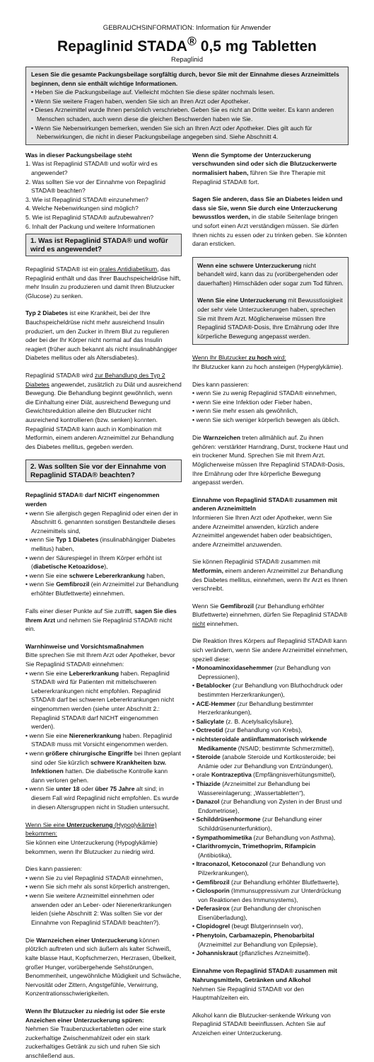GEBRAUCHSINFORMATION: Information für Anwender
Repaglinid STADA<sup>®</sup> 0,5 mg Tabletten
Repaglinid
Lesen Sie die gesamte Packungsbeilage sorgfältig durch, bevor Sie mit der Einnahme dieses Arzneimittels beginnen, denn sie enthält wichtige Informationen.
• Heben Sie die Packungsbeilage auf. Vielleicht möchten Sie diese später nochmals lesen.
• Wenn Sie weitere Fragen haben, wenden Sie sich an Ihren Arzt oder Apotheker.
• Dieses Arzneimittel wurde Ihnen persönlich verschrieben. Geben Sie es nicht an Dritte weiter. Es kann anderen Menschen schaden, auch wenn diese die gleichen Beschwerden haben wie Sie.
• Wenn Sie Nebenwirkungen bemerken, wenden Sie sich an Ihren Arzt oder Apotheker. Dies gilt auch für Nebenwirkungen, die nicht in dieser Packungsbeilage angegeben sind. Siehe Abschnitt 4.
Was in dieser Packungsbeilage steht
1. Was ist Repaglinid STADA® und wofür wird es angewendet?
2. Was sollten Sie vor der Einnahme von Repaglinid STADA® beachten?
3. Wie ist Repaglinid STADA® einzunehmen?
4. Welche Nebenwirkungen sind möglich?
5. Wie ist Repaglinid STADA® aufzubewahren?
6. Inhalt der Packung und weitere Informationen
1. Was ist Repaglinid STADA® und wofür wird es angewendet?
Repaglinid STADA® ist ein orales Antidiabetikum, das Repaglinid enthält und das Ihrer Bauchspeicheldrüse hilft, mehr Insulin zu produzieren und damit Ihren Blutzucker (Glucose) zu senken.
Typ 2 Diabetes ist eine Krankheit, bei der Ihre Bauchspeicheldrüse nicht mehr ausreichend Insulin produziert, um den Zucker in Ihrem Blut zu regulieren oder bei der Ihr Körper nicht normal auf das Insulin reagiert (früher auch bekannt als nicht insulinabhängiger Diabetes mellitus oder als Altersdiabetes).
Repaglinid STADA® wird zur Behandlung des Typ 2 Diabetes angewendet, zusätzlich zu Diät und ausreichend Bewegung. Die Behandlung beginnt gewöhnlich, wenn die Einhaltung einer Diät, ausreichend Bewegung und Gewichtsreduktion alleine den Blutzucker nicht ausreichend kontrollieren (bzw. senken) konnten. Repaglinid STADA® kann auch in Kombination mit Metformin, einem anderen Arzneimittel zur Behandlung des Diabetes mellitus, gegeben werden.
2. Was sollten Sie vor der Einnahme von Repaglinid STADA® beachten?
Repaglinid STADA® darf NICHT eingenommen werden
• wenn Sie allergisch gegen Repaglinid oder einen der in Abschnitt 6. genannten sonstigen Bestandteile dieses Arzneimittels sind,
• wenn Sie Typ 1 Diabetes (insulinabhängiger Diabetes mellitus) haben,
• wenn der Säurespiegel in Ihrem Körper erhöht ist (diabetische Ketoazidose),
• wenn Sie eine schwere Lebererkrankung haben,
• wenn Sie Gemfibrozil (ein Arzneimittel zur Behandlung erhöhter Blutfettwerte) einnehmen.
Falls einer dieser Punkte auf Sie zutrifft, sagen Sie dies Ihrem Arzt und nehmen Sie Repaglinid STADA® nicht ein.
Warnhinweise und Vorsichtsmaßnahmen
Bitte sprechen Sie mit Ihrem Arzt oder Apotheker, bevor Sie Repaglinid STADA® einnehmen:
• wenn Sie eine Lebererkrankung haben. Repaglinid STADA® wird für Patienten mit mittelschweren Lebererkrankungen nicht empfohlen. Repaglinid STADA® darf bei schweren Lebererkrankungen nicht eingenommen werden (siehe unter Abschnitt 2.: Repaglinid STADA® darf NICHT eingenommen werden).
• wenn Sie eine Nierenerkrankung haben. Repaglinid STADA® muss mit Vorsicht eingenommen werden.
• wenn größere chirurgische Eingriffe bei Ihnen geplant sind oder Sie kürzlich schwere Krankheiten bzw. Infektionen hatten. Die diabetische Kontrolle kann dann verloren gehen.
• wenn Sie unter 18 oder über 75 Jahre alt sind; in diesem Fall wird Repaglinid nicht empfohlen. Es wurde in diesen Altersgruppen nicht in Studien untersucht.
Wenn Sie eine Unterzuckerung (Hypoglykämie) bekommen:
Sie können eine Unterzuckerung (Hypoglykämie) bekommen, wenn Ihr Blutzucker zu niedrig wird.
Dies kann passieren:
• wenn Sie zu viel Repaglinid STADA® einnehmen,
• wenn Sie sich mehr als sonst körperlich anstrengen,
• wenn Sie weitere Arzneimittel einnehmen oder anwenden oder an Leber- oder Nierenerkrankungen leiden (siehe Abschnitt 2: Was sollten Sie vor der Einnahme von Repaglinid STADA® beachten?).
Die Warnzeichen einer Unterzuckerung können plötzlich auftreten und sich äußern als kalter Schweiß, kalte blasse Haut, Kopfschmerzen, Herzrasen, Übelkeit, großer Hunger, vorübergehende Sehstörungen, Benommenheit, ungewöhnliche Müdigkeit und Schwäche, Nervosität oder Zittern, Angstgefühle, Verwirrung, Konzentrationsschwierigkeiten.
Wenn Ihr Blutzucker zu niedrig ist oder Sie erste Anzeichen einer Unterzuckerung spüren:
Nehmen Sie Traubenzuckertabletten oder eine stark zuckerhaltige Zwischenmahlzeit oder ein stark zuckerhaltiges Getränk zu sich und ruhen Sie sich anschließend aus.
Wenn die Symptome der Unterzuckerung verschwunden sind oder sich die Blutzuckerwerte normalisiert haben, führen Sie Ihre Therapie mit Repaglinid STADA® fort.
Sagen Sie anderen, dass Sie an Diabetes leiden und dass sie Sie, wenn Sie durch eine Unterzuckerung bewusstlos werden, in die stabile Seitenlage bringen und sofort einen Arzt verständigen müssen. Sie dürfen Ihnen nichts zu essen oder zu trinken geben. Sie könnten daran ersticken.
Wenn eine schwere Unterzuckerung nicht behandelt wird, kann das zu (vorübergehenden oder dauerhaften) Hirnschäden oder sogar zum Tod führen.
Wenn Sie eine Unterzuckerung mit Bewusstlosigkeit oder sehr viele Unterzuckerungen haben, sprechen Sie mit Ihrem Arzt. Möglicherweise müssen Ihre Repaglinid STADA®-Dosis, Ihre Ernährung oder Ihre körperliche Bewegung angepasst werden.
Wenn Ihr Blutzucker zu hoch wird:
Ihr Blutzucker kann zu hoch ansteigen (Hyperglykämie).
Dies kann passieren:
• wenn Sie zu wenig Repaglinid STADA® einnehmen,
• wenn Sie eine Infektion oder Fieber haben,
• wenn Sie mehr essen als gewöhnlich,
• wenn Sie sich weniger körperlich bewegen als üblich.
Die Warnzeichen treten allmählich auf. Zu ihnen gehören: verstärkter Harndrang, Durst, trockene Haut und ein trockener Mund. Sprechen Sie mit Ihrem Arzt. Möglicherweise müssen Ihre Repaglinid STADA®-Dosis, Ihre Ernährung oder Ihre körperliche Bewegung angepasst werden.
Einnahme von Repaglinid STADA® zusammen mit anderen Arzneimitteln
Informieren Sie Ihren Arzt oder Apotheker, wenn Sie andere Arzneimittel anwenden, kürzlich andere Arzneimittel angewendet haben oder beabsichtigen, andere Arzneimittel anzuwenden.
Sie können Repaglinid STADA® zusammen mit Metformin, einem anderen Arzneimittel zur Behandlung des Diabetes mellitus, einnehmen, wenn Ihr Arzt es Ihnen verschreibt.
Wenn Sie Gemfibrozil (zur Behandlung erhöhter Blutfettwerte) einnehmen, dürfen Sie Repaglinid STADA® nicht einnehmen.
Die Reaktion Ihres Körpers auf Repaglinid STADA® kann sich verändern, wenn Sie andere Arzneimittel einnehmen, speziell diese:
• Monoaminoxidasehemmer (zur Behandlung von Depressionen),
• Betablocker (zur Behandlung von Bluthochdruck oder bestimmten Herzerkrankungen),
• ACE-Hemmer (zur Behandlung bestimmter Herzerkrankungen),
• Salicylate (z. B. Acetylsalicylsäure),
• Octreotid (zur Behandlung von Krebs),
• nichtsteroidale antiinflammatorisch wirkende Medikamente (NSAID; bestimmte Schmerzmittel),
• Steroide (anabole Steroide und Kortikosteroide; bei Anämie oder zur Behandlung von Entzündungen),
• orale Kontrazeptiva (Empfängnisverhütungsmittel),
• Thiazide (Arzneimittel zur Behandlung bei Wassereinlagerung; „Wassertabletten“),
• Danazol (zur Behandlung von Zysten in der Brust und Endometriose),
• Schilddrüsenhormone (zur Behandlung einer Schilddrüsenunterfunktion),
• Sympathomimetika (zur Behandlung von Asthma),
• Clarithromycin, Trimethoprim, Rifampicin (Antibiotika),
• Itraconazol, Ketoconazol (zur Behandlung von Pilzerkrankungen),
• Gemfibrozil (zur Behandlung erhöhter Blutfettwerte),
• Ciclosporin (Immunsuppressivum zur Unterdrückung von Reaktionen des Immunsystems),
• Deferasirox (zur Behandlung der chronischen Eisenüberladung),
• Clopidogrel (beugt Blutgerinnseln vor),
• Phenytoin, Carbamazepin, Phenobarbital (Arzneimittel zur Behandlung von Epilepsie),
• Johanniskraut (pflanzliches Arzneimittel).
Einnahme von Repaglinid STADA® zusammen mit Nahrungsmitteln, Getränken und Alkohol
Nehmen Sie Repaglinid STADA® vor den Hauptmahlzeiten ein.
Alkohol kann die Blutzucker-senkende Wirkung von Repaglinid STADA® beeinflussen. Achten Sie auf Anzeichen einer Unterzuckerung.